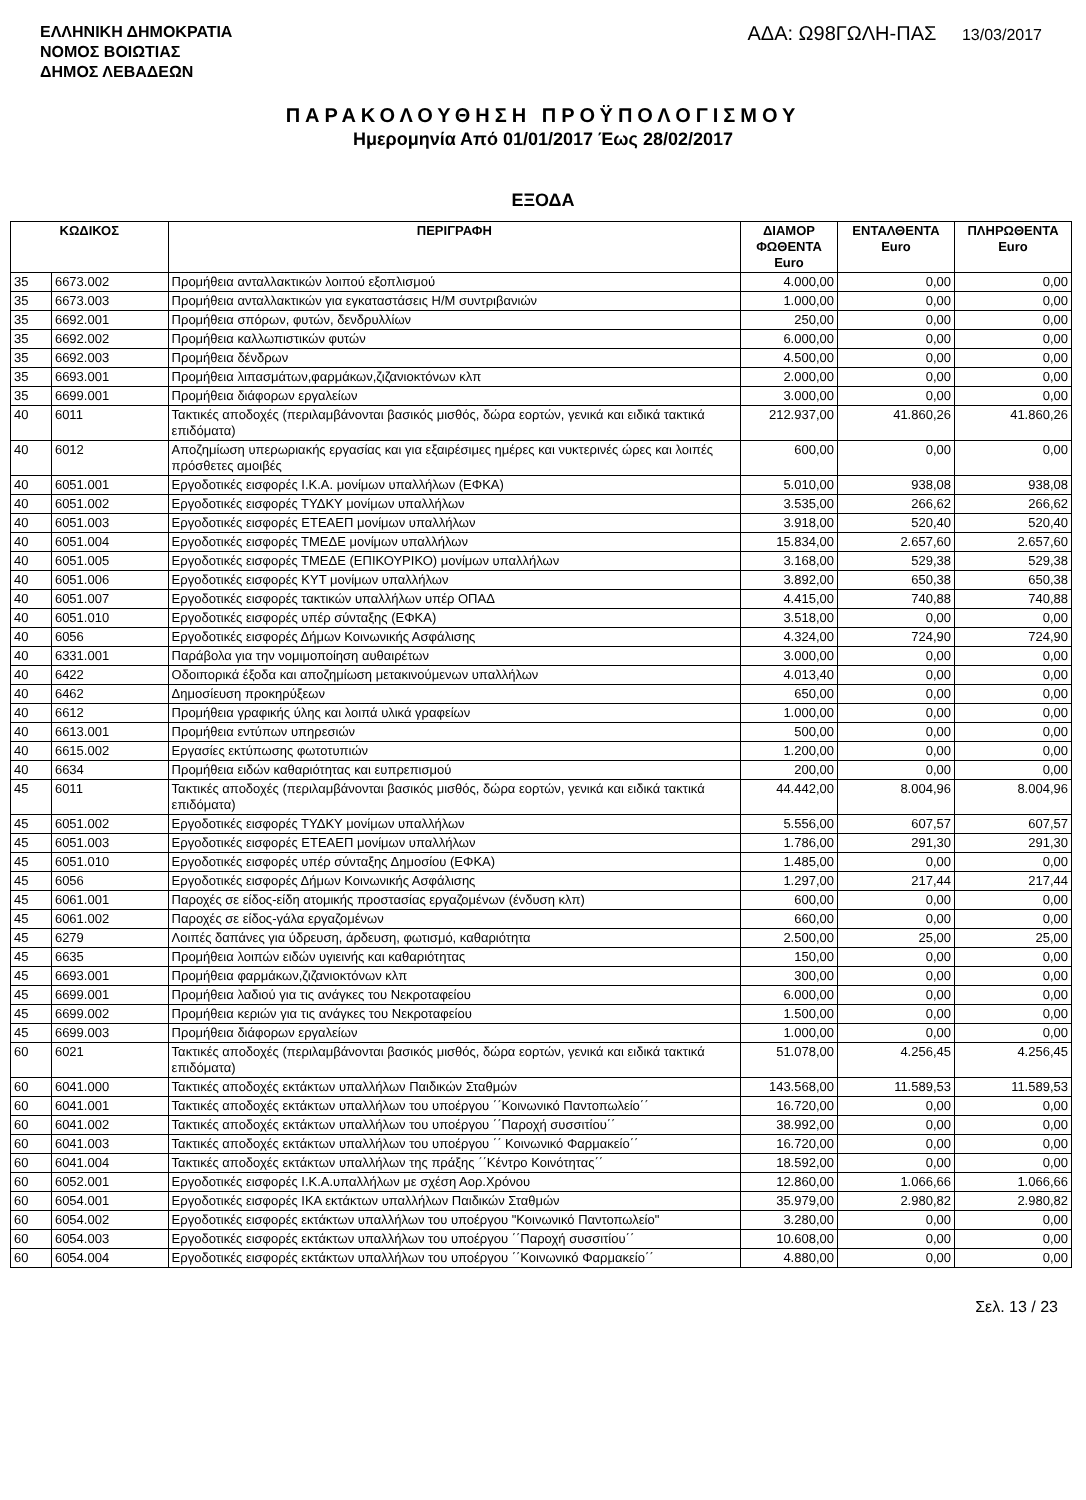ΕΛΛΗΝΙΚΗ ΔΗΜΟΚΡΑΤΙΑ
ΝΟΜΟΣ ΒΟΙΩΤΙΑΣ
ΔΗΜΟΣ ΛΕΒΑΔΕΩΝ
ΑΔΑ: Ω98ΓΩΛΗ-ΠΑΣ 13/03/2017
ΠΑΡΑΚΟΛΟΥΘΗΣΗ ΠΡΟΫΠΟΛΟΓΙΣΜΟΥ
Ημερομηνία Από 01/01/2017 Έως 28/02/2017
ΕΞΟΔΑ
| ΚΩΔΙΚΟΣ | | ΠΕΡΙΓΡΑΦΗ | ΔΙΑΜΟΡ ΦΩΘΕΝΤΑ Euro | ΕΝΤΑΛΘΕΝΤΑ Euro | ΠΛΗΡΩΘΕΝΤΑ Euro |
| --- | --- | --- | --- | --- | --- |
| 35 | 6673.002 | Προμήθεια ανταλλακτικών λοιπού εξοπλισμού | 4.000,00 | 0,00 | 0,00 |
| 35 | 6673.003 | Προμήθεια ανταλλακτικών για εγκαταστάσεις Η/Μ συντριβανιών | 1.000,00 | 0,00 | 0,00 |
| 35 | 6692.001 | Προμήθεια σπόρων, φυτών, δενδρυλλίων | 250,00 | 0,00 | 0,00 |
| 35 | 6692.002 | Προμήθεια καλλωπιστικών φυτών | 6.000,00 | 0,00 | 0,00 |
| 35 | 6692.003 | Προμήθεια δένδρων | 4.500,00 | 0,00 | 0,00 |
| 35 | 6693.001 | Προμήθεια λιπασμάτων,φαρμάκων,ζιζανιοκτόνων κλπ | 2.000,00 | 0,00 | 0,00 |
| 35 | 6699.001 | Προμήθεια διάφορων εργαλείων | 3.000,00 | 0,00 | 0,00 |
| 40 | 6011 | Τακτικές αποδοχές (περιλαμβάνονται βασικός μισθός, δώρα εορτών, γενικά και ειδικά τακτικά επιδόματα) | 212.937,00 | 41.860,26 | 41.860,26 |
| 40 | 6012 | Αποζημίωση υπερωριακής εργασίας και για εξαιρέσιμες ημέρες και νυκτερινές ώρες και λοιπές πρόσθετες αμοιβές | 600,00 | 0,00 | 0,00 |
| 40 | 6051.001 | Εργοδοτικές εισφορές Ι.Κ.Α. μονίμων υπαλλήλων (ΕΦΚΑ) | 5.010,00 | 938,08 | 938,08 |
| 40 | 6051.002 | Εργοδοτικές εισφορές ΤΥΔΚΥ μονίμων υπαλλήλων | 3.535,00 | 266,62 | 266,62 |
| 40 | 6051.003 | Εργοδοτικές εισφορές ΕΤΕΑΕΠ μονίμων υπαλλήλων | 3.918,00 | 520,40 | 520,40 |
| 40 | 6051.004 | Εργοδοτικές εισφορές ΤΜΕΔΕ μονίμων υπαλλήλων | 15.834,00 | 2.657,60 | 2.657,60 |
| 40 | 6051.005 | Εργοδοτικές εισφορές ΤΜΕΔΕ (ΕΠΙΚΟΥΡΙΚΟ) μονίμων υπαλλήλων | 3.168,00 | 529,38 | 529,38 |
| 40 | 6051.006 | Εργοδοτικές εισφορές ΚΥΤ μονίμων υπαλλήλων | 3.892,00 | 650,38 | 650,38 |
| 40 | 6051.007 | Εργοδοτικές εισφορές τακτικών υπαλλήλων υπέρ ΟΠΑΔ | 4.415,00 | 740,88 | 740,88 |
| 40 | 6051.010 | Εργοδοτικές εισφορές υπέρ σύνταξης (ΕΦΚΑ) | 3.518,00 | 0,00 | 0,00 |
| 40 | 6056 | Εργοδοτικές εισφορές Δήμων Κοινωνικής Ασφάλισης | 4.324,00 | 724,90 | 724,90 |
| 40 | 6331.001 | Παράβολα για την νομιμοποίηση αυθαιρέτων | 3.000,00 | 0,00 | 0,00 |
| 40 | 6422 | Οδοιπορικά έξοδα και αποζημίωση μετακινούμενων υπαλλήλων | 4.013,40 | 0,00 | 0,00 |
| 40 | 6462 | Δημοσίευση προκηρύξεων | 650,00 | 0,00 | 0,00 |
| 40 | 6612 | Προμήθεια γραφικής ύλης και λοιπά υλικά γραφείων | 1.000,00 | 0,00 | 0,00 |
| 40 | 6613.001 | Προμήθεια εντύπων υπηρεσιών | 500,00 | 0,00 | 0,00 |
| 40 | 6615.002 | Εργασίες εκτύπωσης φωτοτυπιών | 1.200,00 | 0,00 | 0,00 |
| 40 | 6634 | Προμήθεια ειδών καθαριότητας και ευπρεπισμού | 200,00 | 0,00 | 0,00 |
| 45 | 6011 | Τακτικές αποδοχές (περιλαμβάνονται βασικός μισθός, δώρα εορτών, γενικά και ειδικά τακτικά επιδόματα) | 44.442,00 | 8.004,96 | 8.004,96 |
| 45 | 6051.002 | Εργοδοτικές εισφορές ΤΥΔΚΥ μονίμων υπαλλήλων | 5.556,00 | 607,57 | 607,57 |
| 45 | 6051.003 | Εργοδοτικές εισφορές ΕΤΕΑΕΠ μονίμων υπαλλήλων | 1.786,00 | 291,30 | 291,30 |
| 45 | 6051.010 | Εργοδοτικές εισφορές υπέρ σύνταξης Δημοσίου (ΕΦΚΑ) | 1.485,00 | 0,00 | 0,00 |
| 45 | 6056 | Εργοδοτικές εισφορές Δήμων Κοινωνικής Ασφάλισης | 1.297,00 | 217,44 | 217,44 |
| 45 | 6061.001 | Παροχές σε είδος-είδη ατομικής προστασίας εργαζομένων (ένδυση κλπ) | 600,00 | 0,00 | 0,00 |
| 45 | 6061.002 | Παροχές σε είδος-γάλα εργαζομένων | 660,00 | 0,00 | 0,00 |
| 45 | 6279 | Λοιπές δαπάνες για ύδρευση, άρδευση, φωτισμό, καθαριότητα | 2.500,00 | 25,00 | 25,00 |
| 45 | 6635 | Προμήθεια λοιπών ειδών υγιεινής και καθαριότητας | 150,00 | 0,00 | 0,00 |
| 45 | 6693.001 | Προμήθεια φαρμάκων,ζιζανιοκτόνων κλπ | 300,00 | 0,00 | 0,00 |
| 45 | 6699.001 | Προμήθεια λαδιού για τις ανάγκες του Νεκροταφείου | 6.000,00 | 0,00 | 0,00 |
| 45 | 6699.002 | Προμήθεια κεριών για τις ανάγκες του Νεκροταφείου | 1.500,00 | 0,00 | 0,00 |
| 45 | 6699.003 | Προμήθεια διάφορων εργαλείων | 1.000,00 | 0,00 | 0,00 |
| 60 | 6021 | Τακτικές αποδοχές (περιλαμβάνονται βασικός μισθός, δώρα εορτών, γενικά και ειδικά τακτικά επιδόματα) | 51.078,00 | 4.256,45 | 4.256,45 |
| 60 | 6041.000 | Τακτικές αποδοχές εκτάκτων υπαλλήλων Παιδικών Σταθμών | 143.568,00 | 11.589,53 | 11.589,53 |
| 60 | 6041.001 | Τακτικές αποδοχές εκτάκτων υπαλλήλων του υποέργου ΄΄Κοινωνικό Παντοπωλείο΄΄ | 16.720,00 | 0,00 | 0,00 |
| 60 | 6041.002 | Τακτικές αποδοχές εκτάκτων υπαλλήλων του υποέργου ΄΄Παροχή συσσιτίου΄΄ | 38.992,00 | 0,00 | 0,00 |
| 60 | 6041.003 | Τακτικές αποδοχές εκτάκτων υπαλλήλων του υποέργου ΄΄ Κοινωνικό Φαρμακείο΄΄ | 16.720,00 | 0,00 | 0,00 |
| 60 | 6041.004 | Τακτικές αποδοχές εκτάκτων υπαλλήλων της πράξης ΄΄Κέντρο Κοινότητας΄΄ | 18.592,00 | 0,00 | 0,00 |
| 60 | 6052.001 | Εργοδοτικές εισφορές Ι.Κ.Α.υπαλλήλων με σχέση Αορ.Χρόνου | 12.860,00 | 1.066,66 | 1.066,66 |
| 60 | 6054.001 | Εργοδοτικές εισφορές ΙΚΑ εκτάκτων υπαλλήλων Παιδικών Σταθμών | 35.979,00 | 2.980,82 | 2.980,82 |
| 60 | 6054.002 | Εργοδοτικές εισφορές εκτάκτων υπαλλήλων του υποέργου "Κοινωνικό Παντοπωλείο" | 3.280,00 | 0,00 | 0,00 |
| 60 | 6054.003 | Εργοδοτικές εισφορές εκτάκτων υπαλλήλων του υποέργου ΄΄Παροχή συσσιτίου΄΄ | 10.608,00 | 0,00 | 0,00 |
| 60 | 6054.004 | Εργοδοτικές εισφορές εκτάκτων υπαλλήλων του υποέργου ΄΄Κοινωνικό Φαρμακείο΄΄ | 4.880,00 | 0,00 | 0,00 |
Σελ. 13 / 23